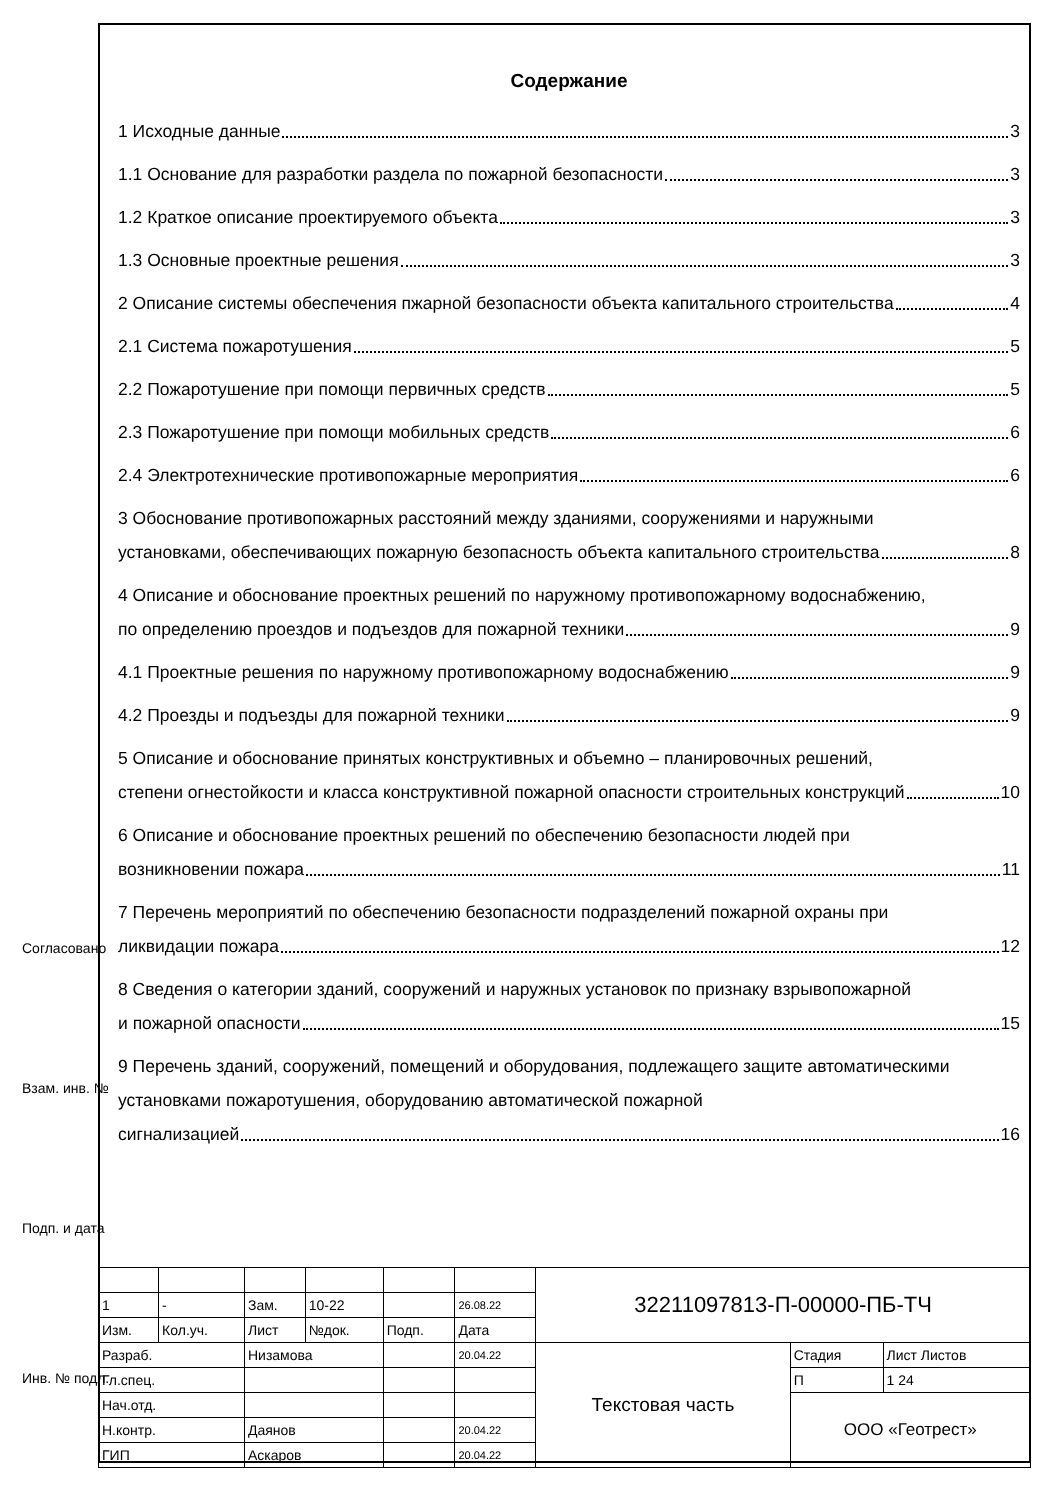Содержание
1 Исходные данные 3
1.1 Основание для разработки раздела по пожарной безопасности 3
1.2 Краткое описание проектируемого объекта 3
1.3 Основные проектные решения 3
2 Описание системы обеспечения пжарной безопасности объекта капитального строительства 4
2.1 Система пожаротушения 5
2.2 Пожаротушение при помощи первичных средств 5
2.3 Пожаротушение при помощи мобильных средств 6
2.4 Электротехнические противопожарные мероприятия 6
3 Обоснование противопожарных расстояний между зданиями, сооружениями и наружными
установками, обеспечивающих пожарную безопасность объекта капитального строительства 8
4 Описание и обоснование проектных решений по наружному противопожарному водоснабжению,
по определению проездов и подъездов для пожарной техники 9
4.1 Проектные решения по наружному противопожарному водоснабжению 9
4.2 Проезды и подъезды для пожарной техники 9
5 Описание и обоснование принятых конструктивных и объемно – планировочных решений,
степени огнестойкости и класса конструктивной пожарной опасности строительных конструкций 10
6 Описание и обоснование проектных решений по обеспечению безопасности людей при
возникновении пожара 11
7 Перечень мероприятий по обеспечению безопасности подразделений пожарной охраны при
ликвидации пожара 12
8 Сведения о категории зданий, сооружений и наружных установок по признаку взрывопожарной
и пожарной опасности 15
9 Перечень зданий, сооружений, помещений и оборудования, подлежащего защите автоматическими установками пожаротушения, оборудованию автоматической пожарной
сигнализацией 16
Согласовано
Взам. инв. №
Подп. и дата
Инв. № подл.
| | | | | | | 32211097813-П-00000-ПБ-ТЧ | | |
| 1 | - | Зам. | 10-22 | | 26.08.22 | | | |
| Изм. | Кол.уч. | Лист | №док. | Подп. | Дата | | | |
| Разраб. | | Низамова | | | 20.04.22 | Текстовая часть | Стадия | Лист Листов |
| Гл.спец. | | | | | | | П | 1 24 |
| Нач.отд. | | | | | | | ООО «Геотрест» | |
| Н.контр. | | Даянов | | | 20.04.22 | | | |
| ГИП | | Аскаров | | | 20.04.22 | | | |